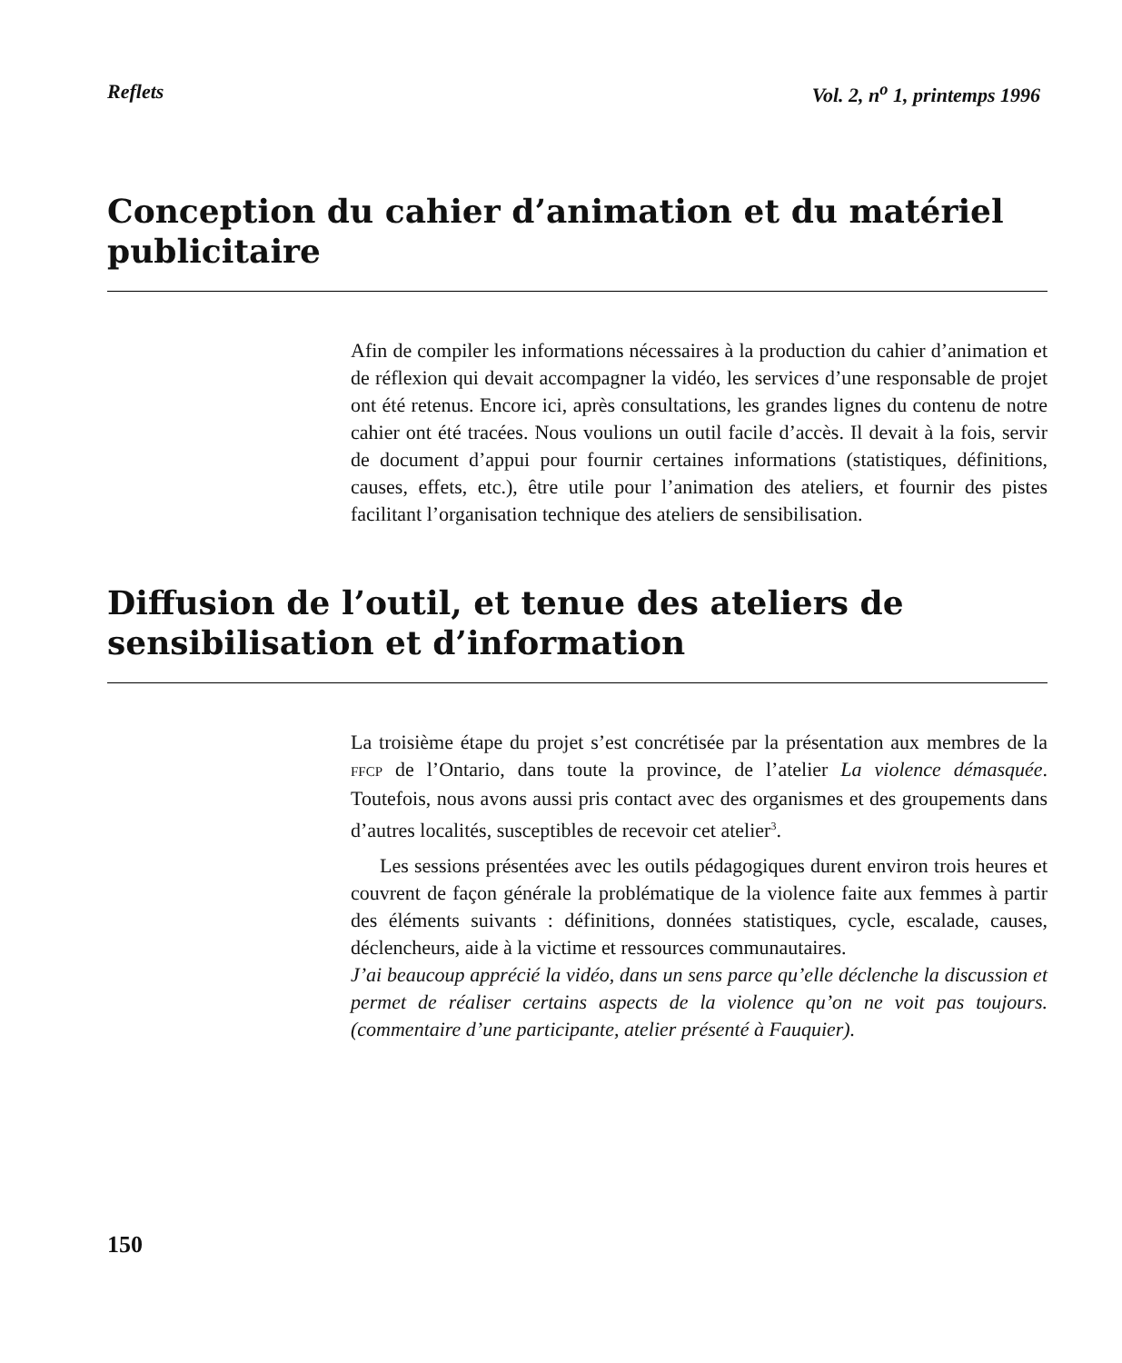Reflets Vol. 2, n<sup>o</sup> 1, printemps 1996
Conception du cahier d’animation et du matériel publicitaire
Afin de compiler les informations nécessaires à la production du cahier d’animation et de réflexion qui devait accompagner la vidéo, les services d’une responsable de projet ont été retenus. Encore ici, après consultations, les grandes lignes du contenu de notre cahier ont été tracées. Nous voulions un outil facile d’accès. Il devait à la fois, servir de document d’appui pour fournir certaines informations (statistiques, définitions, causes, effets, etc.), être utile pour l’animation des ateliers, et fournir des pistes facilitant l’organisation technique des ateliers de sensibilisation.
Diffusion de l’outil, et tenue des ateliers de sensibilisation et d’information
La troisième étape du projet s’est concrétisée par la présentation aux membres de la FFCP de l’Ontario, dans toute la province, de l’atelier La violence démasquée. Toutefois, nous avons aussi pris contact avec des organismes et des groupements dans d’autres localités, susceptibles de recevoir cet atelier<sup>3</sup>.
Les sessions présentées avec les outils pédagogiques durent environ trois heures et couvrent de façon générale la problématique de la violence faite aux femmes à partir des éléments suivants : définitions, données statistiques, cycle, escalade, causes, déclencheurs, aide à la victime et ressources communautaires.
J’ai beaucoup apprécié la vidéo, dans un sens parce qu’elle déclenche la discussion et permet de réaliser certains aspects de la violence qu’on ne voit pas toujours. (commentaire d’une participante, atelier présenté à Fauquier).
150